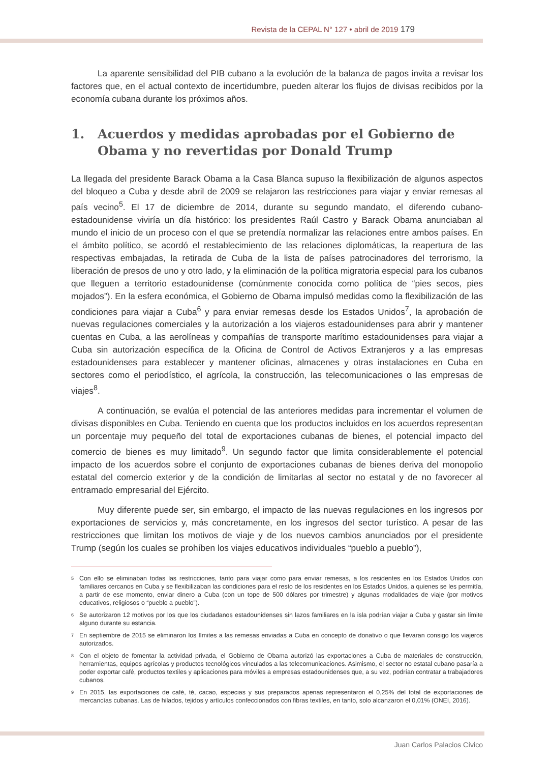Revista de la CEPAL N° 127 • abril de 2019 179
La aparente sensibilidad del PIB cubano a la evolución de la balanza de pagos invita a revisar los factores que, en el actual contexto de incertidumbre, pueden alterar los flujos de divisas recibidos por la economía cubana durante los próximos años.
1. Acuerdos y medidas aprobadas por el Gobierno de Obama y no revertidas por Donald Trump
La llegada del presidente Barack Obama a la Casa Blanca supuso la flexibilización de algunos aspectos del bloqueo a Cuba y desde abril de 2009 se relajaron las restricciones para viajar y enviar remesas al país vecino<sup>5</sup>. El 17 de diciembre de 2014, durante su segundo mandato, el diferendo cubano-estadounidense viviría un día histórico: los presidentes Raúl Castro y Barack Obama anunciaban al mundo el inicio de un proceso con el que se pretendía normalizar las relaciones entre ambos países. En el ámbito político, se acordó el restablecimiento de las relaciones diplomáticas, la reapertura de las respectivas embajadas, la retirada de Cuba de la lista de países patrocinadores del terrorismo, la liberación de presos de uno y otro lado, y la eliminación de la política migratoria especial para los cubanos que lleguen a territorio estadounidense (comúnmente conocida como política de “pies secos, pies mojados”). En la esfera económica, el Gobierno de Obama impulsó medidas como la flexibilización de las condiciones para viajar a Cuba<sup>6</sup> y para enviar remesas desde los Estados Unidos<sup>7</sup>, la aprobación de nuevas regulaciones comerciales y la autorización a los viajeros estadounidenses para abrir y mantener cuentas en Cuba, a las aerolíneas y compañías de transporte marítimo estadounidenses para viajar a Cuba sin autorización específica de la Oficina de Control de Activos Extranjeros y a las empresas estadounidenses para establecer y mantener oficinas, almacenes y otras instalaciones en Cuba en sectores como el periodístico, el agrícola, la construcción, las telecomunicaciones o las empresas de viajes<sup>8</sup>.
A continuación, se evalúa el potencial de las anteriores medidas para incrementar el volumen de divisas disponibles en Cuba. Teniendo en cuenta que los productos incluidos en los acuerdos representan un porcentaje muy pequeño del total de exportaciones cubanas de bienes, el potencial impacto del comercio de bienes es muy limitado<sup>9</sup>. Un segundo factor que limita considerablemente el potencial impacto de los acuerdos sobre el conjunto de exportaciones cubanas de bienes deriva del monopolio estatal del comercio exterior y de la condición de limitarlas al sector no estatal y de no favorecer al entramado empresarial del Ejército.
Muy diferente puede ser, sin embargo, el impacto de las nuevas regulaciones en los ingresos por exportaciones de servicios y, más concretamente, en los ingresos del sector turístico. A pesar de las restricciones que limitan los motivos de viaje y de los nuevos cambios anunciados por el presidente Trump (según los cuales se prohíben los viajes educativos individuales “pueblo a pueblo”),
<sup>5</sup>
Con ello se eliminaban todas las restricciones, tanto para viajar como para enviar remesas, a los residentes en los Estados Unidos con familiares cercanos en Cuba y se flexibilizaban las condiciones para el resto de los residentes en los Estados Unidos, a quienes se les permitía, a partir de ese momento, enviar dinero a Cuba (con un tope de 500 dólares por trimestre) y algunas modalidades de viaje (por motivos educativos, religiosos o “pueblo a pueblo”).
<sup>6</sup>
Se autorizaron 12 motivos por los que los ciudadanos estadounidenses sin lazos familiares en la isla podrían viajar a Cuba y gastar sin límite alguno durante su estancia.
<sup>7</sup>
En septiembre de 2015 se eliminaron los límites a las remesas enviadas a Cuba en concepto de donativo o que llevaran consigo los viajeros autorizados.
<sup>8</sup>
Con el objeto de fomentar la actividad privada, el Gobierno de Obama autorizó las exportaciones a Cuba de materiales de construcción, herramientas, equipos agrícolas y productos tecnológicos vinculados a las telecomunicaciones. Asimismo, el sector no estatal cubano pasaría a poder exportar café, productos textiles y aplicaciones para móviles a empresas estadounidenses que, a su vez, podrían contratar a trabajadores cubanos.
<sup>9</sup>
En 2015, las exportaciones de café, té, cacao, especias y sus preparados apenas representaron el 0,25% del total de exportaciones de mercancías cubanas. Las de hilados, tejidos y artículos confeccionados con fibras textiles, en tanto, solo alcanzaron el 0,01% (ONEI, 2016).
Juan Carlos Palacios Cívico